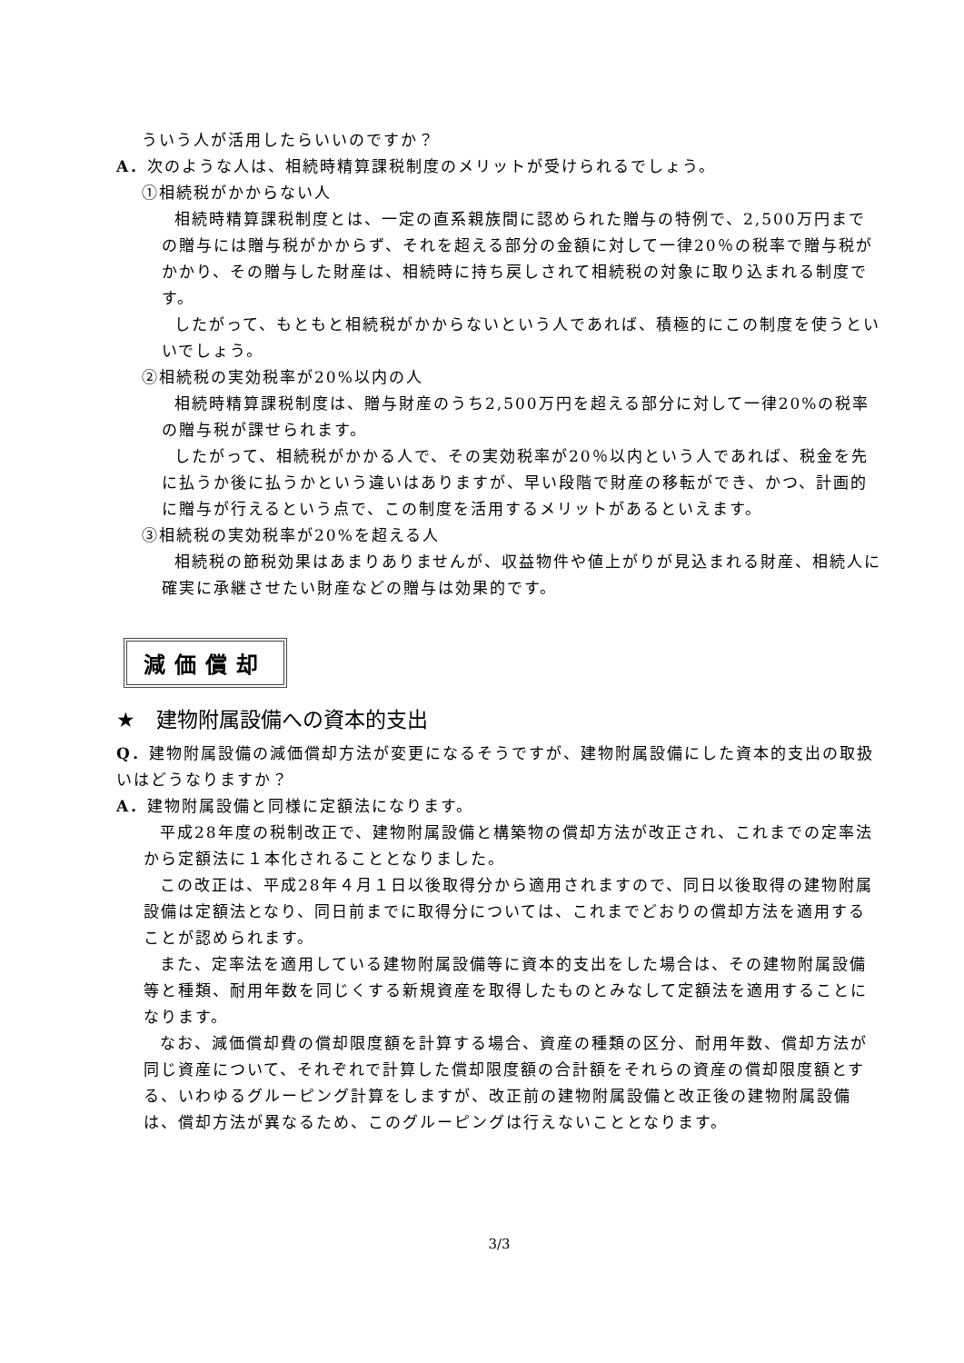ういう人が活用したらいいのですか？
A．次のような人は、相続時精算課税制度のメリットが受けられるでしょう。
①相続税がかからない人
相続時精算課税制度とは、一定の直系親族間に認められた贈与の特例で、2,500万円までの贈与には贈与税がかからず、それを超える部分の金額に対して一律20％の税率で贈与税がかかり、その贈与した財産は、相続時に持ち戻しされて相続税の対象に取り込まれる制度です。
したがって、もともと相続税がかからないという人であれば、積極的にこの制度を使うといいでしょう。
②相続税の実効税率が20%以内の人
相続時精算課税制度は、贈与財産のうち2,500万円を超える部分に対して一律20%の税率の贈与税が課せられます。
したがって、相続税がかかる人で、その実効税率が20％以内という人であれば、税金を先に払うか後に払うかという違いはありますが、早い段階で財産の移転ができ、かつ、計画的に贈与が行えるという点で、この制度を活用するメリットがあるといえます。
③相続税の実効税率が20%を超える人
相続税の節税効果はあまりありませんが、収益物件や値上がりが見込まれる財産、相続人に確実に承継させたい財産などの贈与は効果的です。
減価償却
★　建物附属設備への資本的支出
Q．建物附属設備の減価償却方法が変更になるそうですが、建物附属設備にした資本的支出の取扱いはどうなりますか？
A．建物附属設備と同様に定額法になります。
平成28年度の税制改正で、建物附属設備と構築物の償却方法が改正され、これまでの定率法から定額法に１本化されることとなりました。
この改正は、平成28年４月１日以後取得分から適用されますので、同日以後取得の建物附属設備は定額法となり、同日前までに取得分については、これまでどおりの償却方法を適用することが認められます。
また、定率法を適用している建物附属設備等に資本的支出をした場合は、その建物附属設備等と種類、耐用年数を同じくする新規資産を取得したものとみなして定額法を適用することになります。
なお、減価償却費の償却限度額を計算する場合、資産の種類の区分、耐用年数、償却方法が同じ資産について、それぞれで計算した償却限度額の合計額をそれらの資産の償却限度額とする、いわゆるグルーピング計算をしますが、改正前の建物附属設備と改正後の建物附属設備は、償却方法が異なるため、このグルーピングは行えないこととなります。
3/3